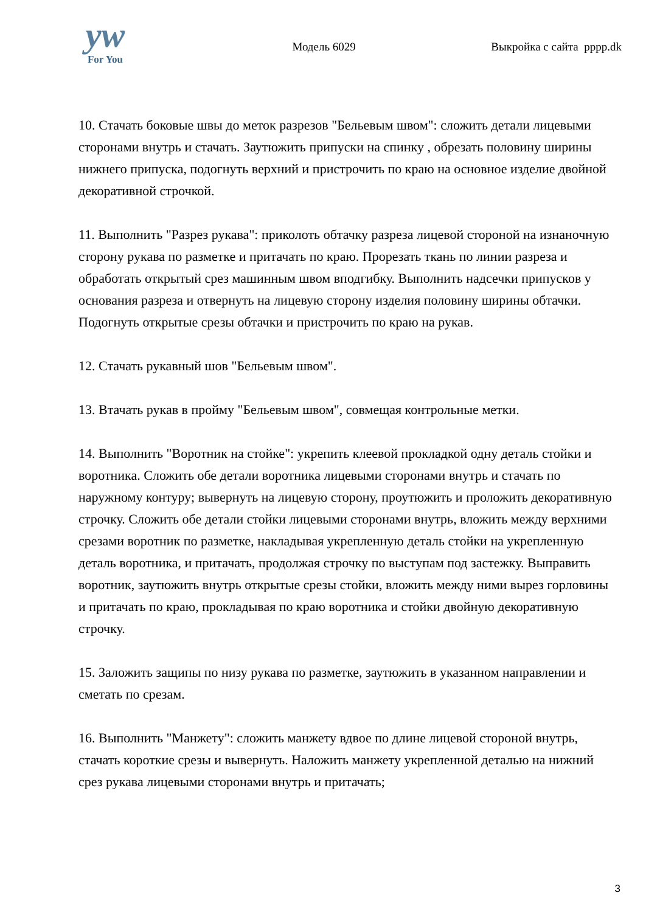yw
For You
Модель 6029 Выкройка с сайта pppp.dk
10. Стачать боковые швы до меток разрезов "Бельевым швом": сложить детали лицевыми сторонами внутрь и стачать. Заутюжить припуски на спинку , обрезать половину ширины нижнего припуска, подогнуть верхний и пристрочить по краю на основное изделие двойной декоративной строчкой.
11. Выполнить "Разрез рукава": приколоть обтачку разреза лицевой стороной на изнаночную сторону рукава по разметке и притачать по краю. Прорезать ткань по линии разреза и обработать открытый срез машинным швом вподгибку. Выполнить надсечки припусков у основания разреза и отвернуть на лицевую сторону изделия половину ширины обтачки. Подогнуть открытые срезы обтачки и пристрочить по краю на рукав.
12. Стачать рукавный шов "Бельевым швом".
13. Втачать рукав в пройму "Бельевым швом", совмещая контрольные метки.
14. Выполнить "Воротник на стойке": укрепить клеевой прокладкой одну деталь стойки и воротника. Сложить обе детали воротника лицевыми сторонами внутрь и стачать по наружному контуру; вывернуть на лицевую сторону, проутюжить и проложить декоративную строчку. Сложить обе детали стойки лицевыми сторонами внутрь, вложить между верхними срезами воротник по разметке, накладывая укрепленную деталь стойки на укрепленную деталь воротника, и притачать, продолжая строчку по выступам под застежку. Выправить воротник, заутюжить внутрь открытые срезы стойки, вложить между ними вырез горловины и притачать по краю, прокладывая по краю воротника и стойки двойную декоративную строчку.
15. Заложить защипы по низу рукава по разметке, заутюжить в указанном направлении и сметать по срезам.
16. Выполнить "Манжету": сложить манжету вдвое по длине лицевой стороной внутрь, стачать короткие срезы и вывернуть. Наложить манжету укрепленной деталью на нижний срез рукава лицевыми сторонами внутрь и притачать;
3